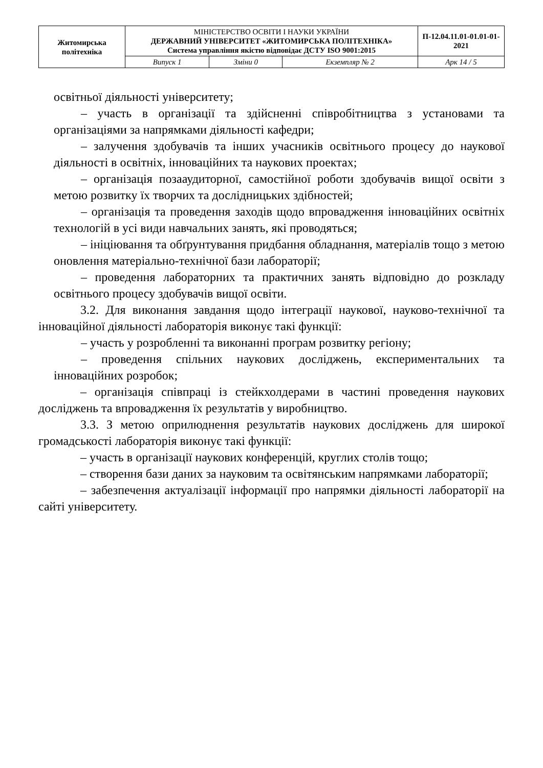| Житомирська політехніка | МІНІСТЕРСТВО ОСВІТИ І НАУКИ УКРАЇНИ ДЕРЖАВНИЙ УНІВЕРСИТЕТ «ЖИТОМИРСЬКА ПОЛІТЕХНІКА» Система управління якістю відповідає ДСТУ ISO 9001:2015 | | | П-12.04.11.01-01.01-01-2021 |
| | Випуск 1 | Зміни 0 | Екземпляр № 2 | Арк 14 / 5 |
освітньої діяльності університету;
– участь в організації та здійсненні співробітництва з установами та організаціями за напрямками діяльності кафедри;
– залучення здобувачів та інших учасників освітнього процесу до наукової діяльності в освітніх, інноваційних та наукових проектах;
– організація позааудиторної, самостійної роботи здобувачів вищої освіти з метою розвитку їх творчих та дослідницьких здібностей;
– організація та проведення заходів щодо впровадження інноваційних освітніх технологій в усі види навчальних занять, які проводяться;
– ініціювання та обґрунтування придбання обладнання, матеріалів тощо з метою оновлення матеріально-технічної бази лабораторії;
– проведення лабораторних та практичних занять відповідно до розкладу освітнього процесу здобувачів вищої освіти.
3.2. Для виконання завдання щодо інтеграції наукової, науково-технічної та інноваційної діяльності лабораторія виконує такі функції:
– участь у розробленні та виконанні програм розвитку регіону;
– проведення спільних наукових досліджень, експериментальних та інноваційних розробок;
– організація співпраці із стейкхолдерами в частині проведення наукових досліджень та впровадження їх результатів у виробництво.
3.3. З метою оприлюднення результатів наукових досліджень для широкої громадськості лабораторія виконує такі функції:
– участь в організації наукових конференцій, круглих столів тощо;
– створення бази даних за науковим та освітянським напрямками лабораторії;
– забезпечення актуалізації інформації про напрямки діяльності лабораторії на сайті університету.